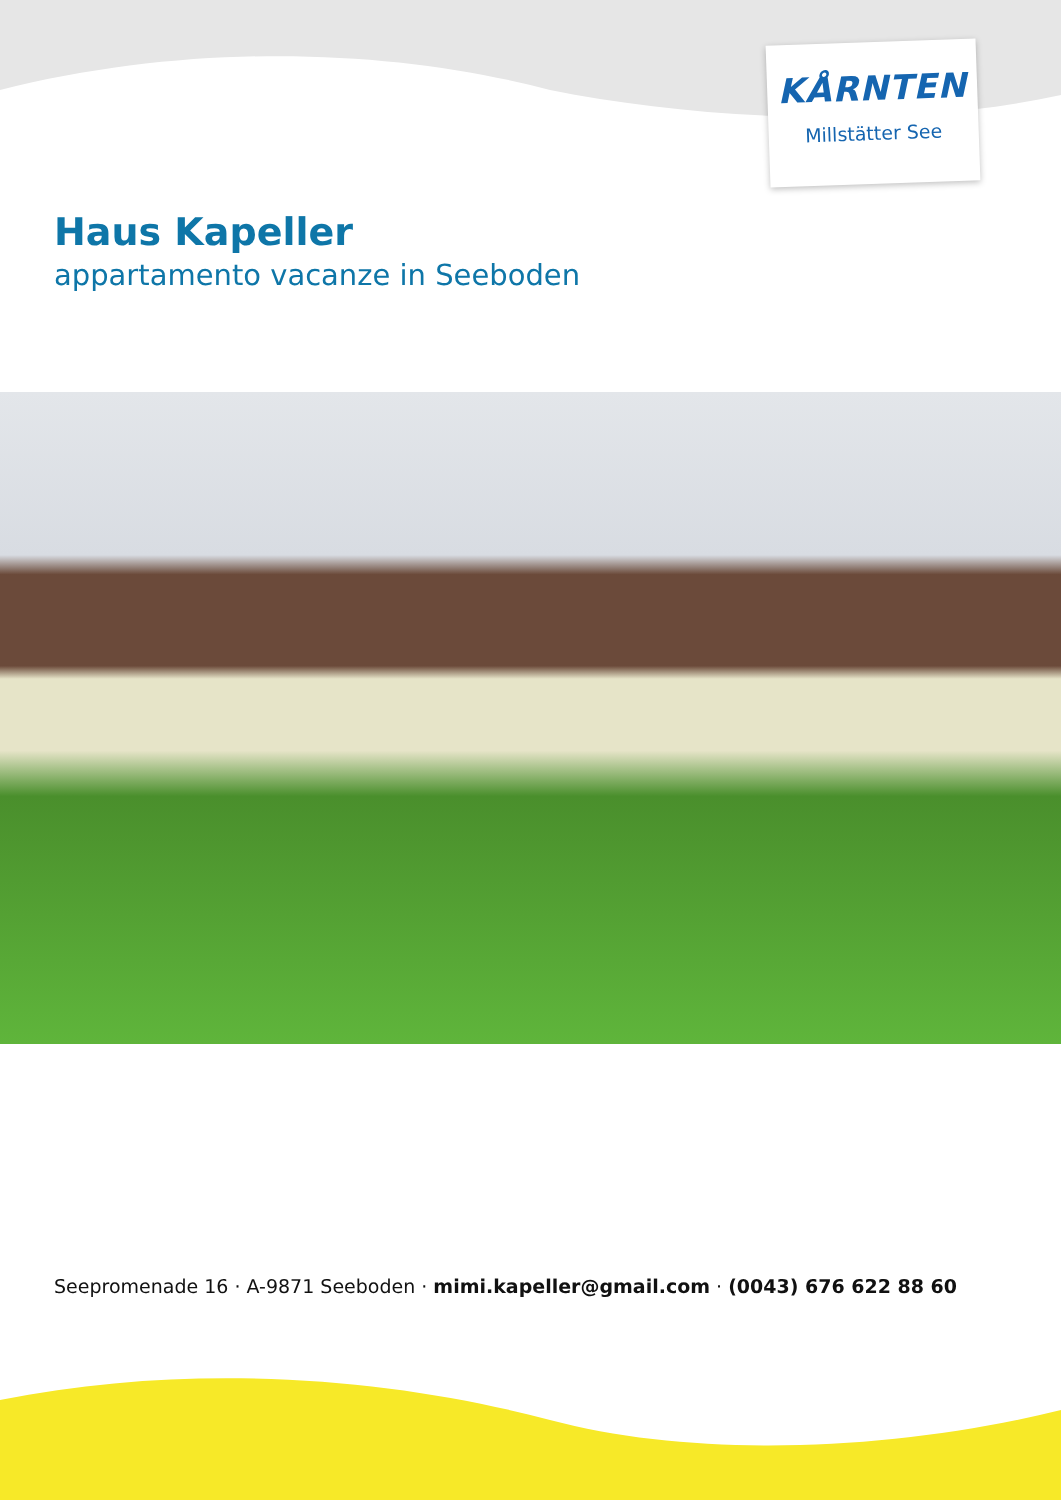KÅRNTEN
Millstätter See
Haus Kapeller
appartamento vacanze in Seeboden
Seepromenade 16 · A-9871 Seeboden · mimi.kapeller@gmail.com · (0043) 676 622 88 60